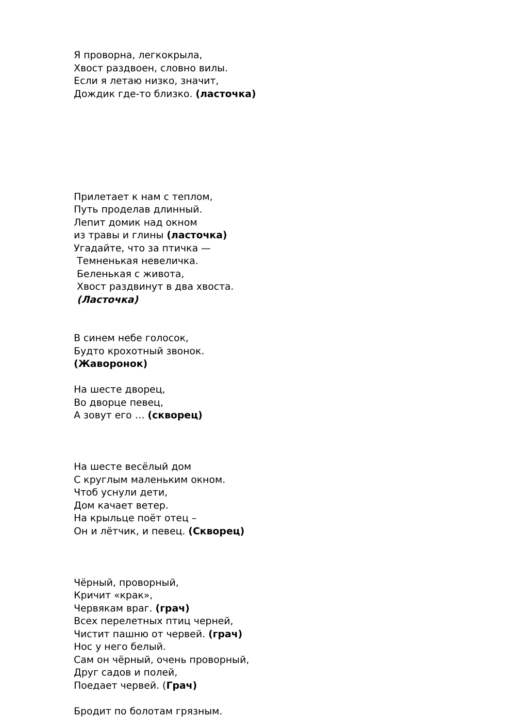Я проворна, легкокрыла,
Хвост раздвоен, словно вилы.
Если я летаю низко, значит,
Дождик где-то близко. (ласточка)
Прилетает к нам с теплом,
Путь проделав длинный.
Лепит домик над окном
из травы и глины (ласточка)
Угадайте, что за птичка —
Темненькая невеличка.
Беленькая с живота,
Хвост раздвинут в два хвоста.
(Ласточка)
В синем небе голосок,
Будто крохотный звонок.
(Жаворонок)
На шесте дворец,
Во дворце певец,
А зовут его … (скворец)
На шесте весёлый дом
С круглым маленьким окном.
Чтоб уснули дети,
Дом качает ветер.
На крыльце поёт отец –
Он и лётчик, и певец. (Скворец)
Чёрный, проворный,
Кричит «крак»,
Червякам враг. (грач)
Всех перелетных птиц черней,
Чистит пашню от червей. (грач)
Нос у него белый.
Сам он чёрный, очень проворный,
Друг садов и полей,
Поедает червей. (Грач)
Бродит по болотам грязным.